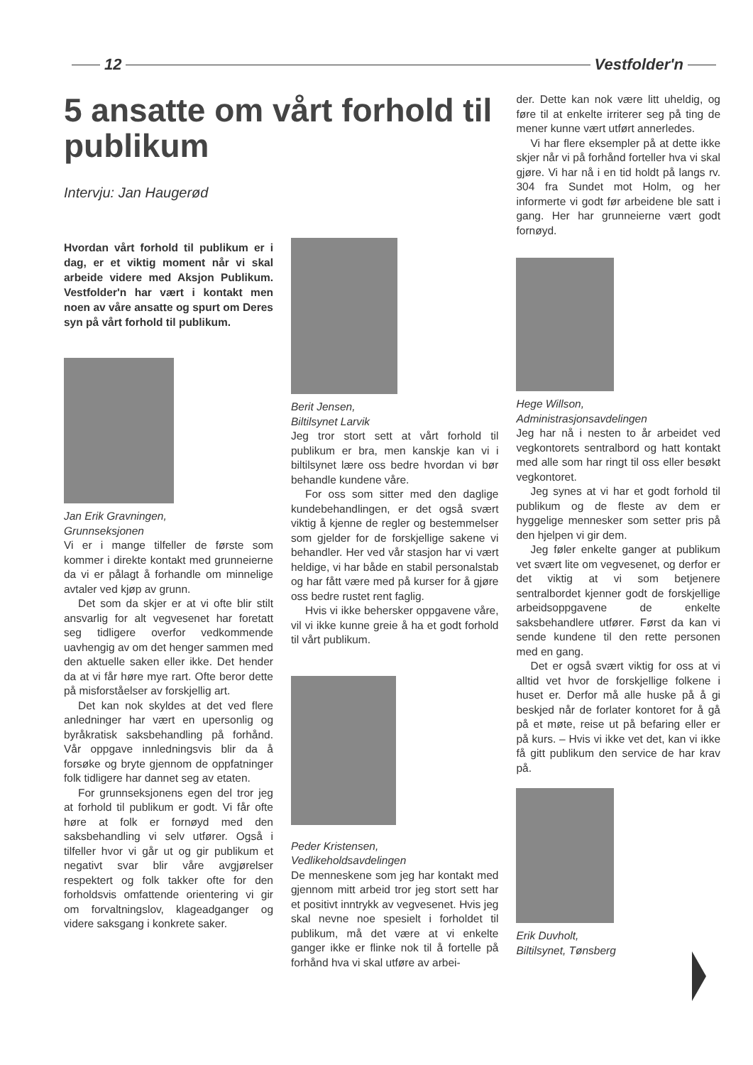12 Vestfolder'n
5 ansatte om vårt forhold til publikum
Intervju: Jan Haugerød
Hvordan vårt forhold til publikum er i dag, er et viktig moment når vi skal arbeide videre med Aksjon Publikum. Vestfolder'n har vært i kontakt men noen av våre ansatte og spurt om Deres syn på vårt forhold til publikum.
Jan Erik Gravningen,
Grunnseksjonen
Vi er i mange tilfeller de første som kommer i direkte kontakt med grunneierne da vi er pålagt å forhandle om minnelige avtaler ved kjøp av grunn.
Det som da skjer er at vi ofte blir stilt ansvarlig for alt vegvesenet har foretatt seg tidligere overfor vedkommende uavhengig av om det henger sammen med den aktuelle saken eller ikke. Det hender da at vi får høre mye rart. Ofte beror dette på misforståelser av forskjellig art.
Det kan nok skyldes at det ved flere anledninger har vært en upersonlig og byråkratisk saksbehandling på forhånd. Vår oppgave innledningsvis blir da å forsøke og bryte gjennom de oppfatninger folk tidligere har dannet seg av etaten.
For grunnseksjonens egen del tror jeg at forhold til publikum er godt. Vi får ofte høre at folk er fornøyd med den saksbehandling vi selv utfører. Også i tilfeller hvor vi går ut og gir publikum et negativt svar blir våre avgjørelser respektert og folk takker ofte for den forholdsvis omfattende orientering vi gir om forvaltningslov, klageadganger og videre saksgang i konkrete saker.
Berit Jensen,
Biltilsynet Larvik
Jeg tror stort sett at vårt forhold til publikum er bra, men kanskje kan vi i biltilsynet lære oss bedre hvordan vi bør behandle kundene våre.
For oss som sitter med den daglige kundebehandlingen, er det også svært viktig å kjenne de regler og bestemmelser som gjelder for de forskjellige sakene vi behandler. Her ved vår stasjon har vi vært heldige, vi har både en stabil personalstab og har fått være med på kurser for å gjøre oss bedre rustet rent faglig.
Hvis vi ikke behersker oppgavene våre, vil vi ikke kunne greie å ha et godt forhold til vårt publikum.
Peder Kristensen,
Vedlikeholdsavdelingen
De menneskene som jeg har kontakt med gjennom mitt arbeid tror jeg stort sett har et positivt inntrykk av vegvesenet. Hvis jeg skal nevne noe spesielt i forholdet til publikum, må det være at vi enkelte ganger ikke er flinke nok til å fortelle på forhånd hva vi skal utføre av arbei-
der. Dette kan nok være litt uheldig, og føre til at enkelte irriterer seg på ting de mener kunne vært utført annerledes.
Vi har flere eksempler på at dette ikke skjer når vi på forhånd forteller hva vi skal gjøre. Vi har nå i en tid holdt på langs rv. 304 fra Sundet mot Holm, og her informerte vi godt før arbeidene ble satt i gang. Her har grunneierne vært godt fornøyd.
Hege Willson,
Administrasjonsavdelingen
Jeg har nå i nesten to år arbeidet ved vegkontorets sentralbord og hatt kontakt med alle som har ringt til oss eller besøkt vegkontoret.
Jeg synes at vi har et godt forhold til publikum og de fleste av dem er hyggelige mennesker som setter pris på den hjelpen vi gir dem.
Jeg føler enkelte ganger at publikum vet svært lite om vegvesenet, og derfor er det viktig at vi som betjenere sentralbordet kjenner godt de forskjellige arbeidsoppgavene de enkelte saksbehandlere utfører. Først da kan vi sende kundene til den rette personen med en gang.
Det er også svært viktig for oss at vi alltid vet hvor de forskjellige folkene i huset er. Derfor må alle huske på å gi beskjed når de forlater kontoret for å gå på et møte, reise ut på befaring eller er på kurs. – Hvis vi ikke vet det, kan vi ikke få gitt publikum den service de har krav på.
Erik Duvholt,
Biltilsynet, Tønsberg